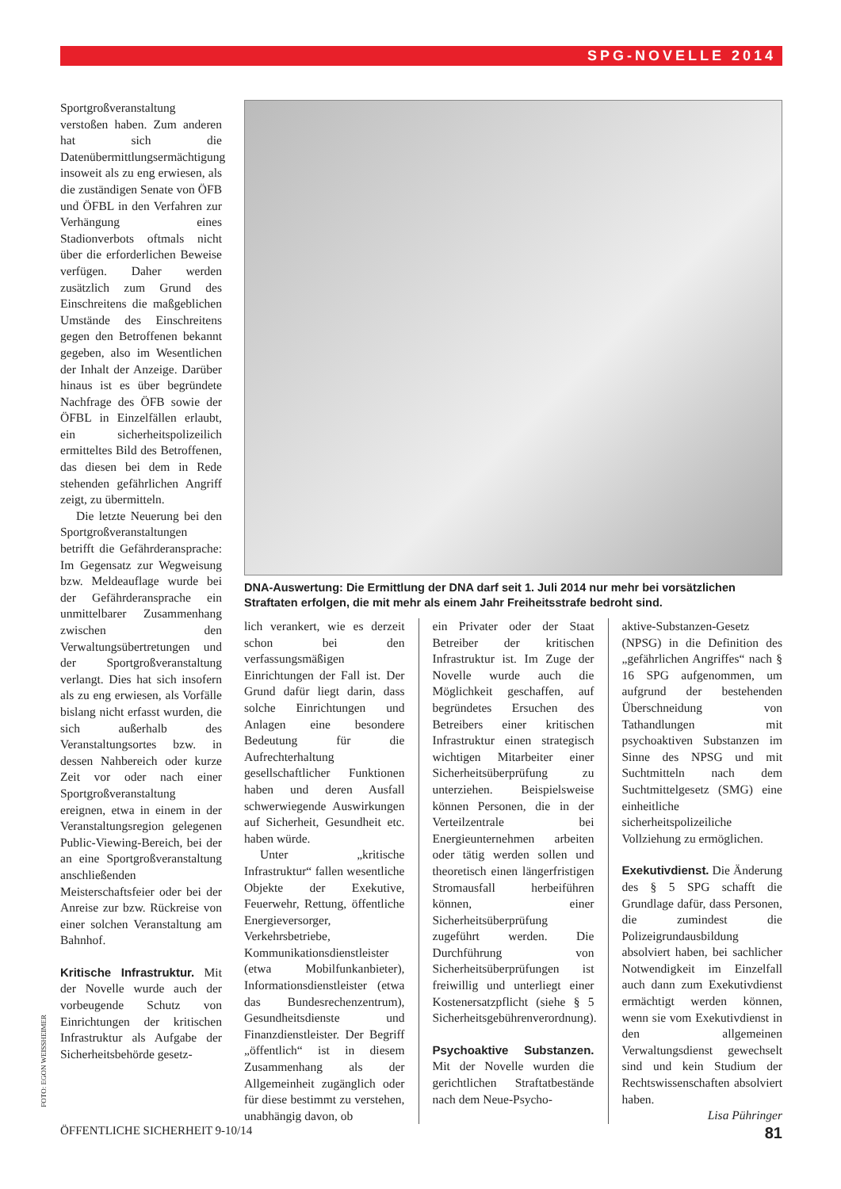SPG-NOVELLE 2014
Sportgroßveranstaltung verstoßen haben. Zum anderen hat sich die Datenübermittlungsermächtigung insoweit als zu eng erwiesen, als die zuständigen Senate von ÖFB und ÖFBL in den Verfahren zur Verhängung eines Stadionverbots oftmals nicht über die erforderlichen Beweise verfügen. Daher werden zusätzlich zum Grund des Einschreitens die maßgeblichen Umstände des Einschreitens gegen den Betroffenen bekannt gegeben, also im Wesentlichen der Inhalt der Anzeige. Darüber hinaus ist es über begründete Nachfrage des ÖFB sowie der ÖFBL in Einzelfällen erlaubt, ein sicherheitspolizeilich ermitteltes Bild des Betroffenen, das diesen bei dem in Rede stehenden gefährlichen Angriff zeigt, zu übermitteln.
Die letzte Neuerung bei den Sportgroßveranstaltungen betrifft die Gefährderansprache: Im Gegensatz zur Wegweisung bzw. Meldeauflage wurde bei der Gefährderansprache ein unmittelbarer Zusammenhang zwischen den Verwaltungsübertretungen und der Sportgroßveranstaltung verlangt. Dies hat sich insofern als zu eng erwiesen, als Vorfälle bislang nicht erfasst wurden, die sich außerhalb des Veranstaltungsortes bzw. in dessen Nahbereich oder kurze Zeit vor oder nach einer Sportgroßveranstaltung ereignen, etwa in einem in der Veranstaltungsregion gelegenen Public-Viewing-Bereich, bei der an eine Sportgroßveranstaltung anschließenden Meisterschaftsfeier oder bei der Anreise zur bzw. Rückreise von einer solchen Veranstaltung am Bahnhof.
Kritische Infrastruktur.
Mit der Novelle wurde auch der vorbeugende Schutz von Einrichtungen der kritischen Infrastruktur als Aufgabe der Sicherheitsbehörde gesetz-
DNA-Auswertung: Die Ermittlung der DNA darf seit 1. Juli 2014 nur mehr bei vorsätzlichen Straftaten erfolgen, die mit mehr als einem Jahr Freiheitsstrafe bedroht sind.
lich verankert, wie es derzeit schon bei den verfassungsmäßigen Einrichtungen der Fall ist. Der Grund dafür liegt darin, dass solche Einrichtungen und Anlagen eine besondere Bedeutung für die Aufrechterhaltung gesellschaftlicher Funktionen haben und deren Ausfall schwerwiegende Auswirkungen auf Sicherheit, Gesundheit etc. haben würde.
Unter „kritische Infrastruktur“ fallen wesentliche Objekte der Exekutive, Feuerwehr, Rettung, öffentliche Energieversorger, Verkehrsbetriebe, Kommunikationsdienstleister (etwa Mobilfunkanbieter), Informationsdienstleister (etwa das Bundesrechenzentrum), Gesundheitsdienste und Finanzdienstleister. Der Begriff „öffentlich“ ist in diesem Zusammenhang als der Allgemeinheit zugänglich oder für diese bestimmt zu verstehen, unabhängig davon, ob
ein Privater oder der Staat Betreiber der kritischen Infrastruktur ist. Im Zuge der Novelle wurde auch die Möglichkeit geschaffen, auf begründetes Ersuchen des Betreibers einer kritischen Infrastruktur einen strategisch wichtigen Mitarbeiter einer Sicherheitsüberprüfung zu unterziehen. Beispielsweise können Personen, die in der Verteilzentrale bei Energieunternehmen arbeiten oder tätig werden sollen und theoretisch einen längerfristigen Stromausfall herbeiführen können, einer Sicherheitsüberprüfung zugeführt werden. Die Durchführung von Sicherheitsüberprüfungen ist freiwillig und unterliegt einer Kostenersatzpflicht (siehe § 5 Sicherheitsgebührenverordnung).
Psychoaktive Substanzen.
Mit der Novelle wurden die gerichtlichen Straftatbestände nach dem Neue-Psycho-
aktive-Substanzen-Gesetz (NPSG) in die Definition des „gefährlichen Angriffes“ nach § 16 SPG aufgenommen, um aufgrund der bestehenden Überschneidung von Tathandlungen mit psychoaktiven Substanzen im Sinne des NPSG und mit Suchtmitteln nach dem Suchtmittelgesetz (SMG) eine einheitliche sicherheitspolizeiliche Vollziehung zu ermöglichen.
Exekutivdienst.
Die Änderung des § 5 SPG schafft die Grundlage dafür, dass Personen, die zumindest die Polizeigrundausbildung absolviert haben, bei sachlicher Notwendigkeit im Einzelfall auch dann zum Exekutivdienst ermächtigt werden können, wenn sie vom Exekutivdienst in den allgemeinen Verwaltungsdienst gewechselt sind und kein Studium der Rechtswissenschaften absolviert haben.
Lisa Pühringer
FOTO: EGON WEISSHEIMER
ÖFFENTLICHE SICHERHEIT 9-10/14 81